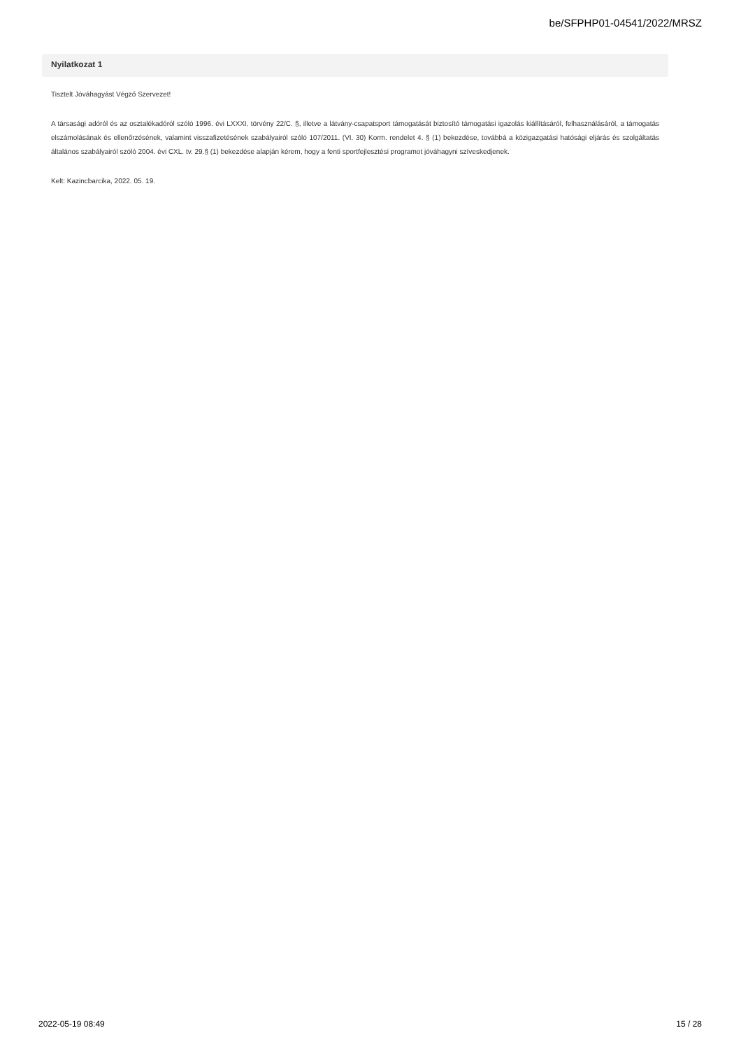be/SFPHP01-04541/2022/MRSZ
Nyilatkozat 1
Tisztelt Jóváhagyást Végző Szervezet!
A társasági adóról és az osztalékadóról szóló 1996. évi LXXXI. törvény 22/C. §, illetve a látvány-csapatsport támogatását biztosító támogatási igazolás kiállításáról, felhasználásáról, a támogatás elszámolásának és ellenőrzésének, valamint visszafizetésének szabályairól szóló 107/2011. (VI. 30) Korm. rendelet 4. § (1) bekezdése, továbbá a közigazgatási hatósági eljárás és szolgáltatás általános szabályairól szóló 2004. évi CXL. tv. 29.§ (1) bekezdése alapján kérem, hogy a fenti sportfejlesztési programot jóváhagyni szíveskedjenek.
Kelt: Kazincbarcika, 2022. 05. 19.
2022-05-19 08:49 15 / 28